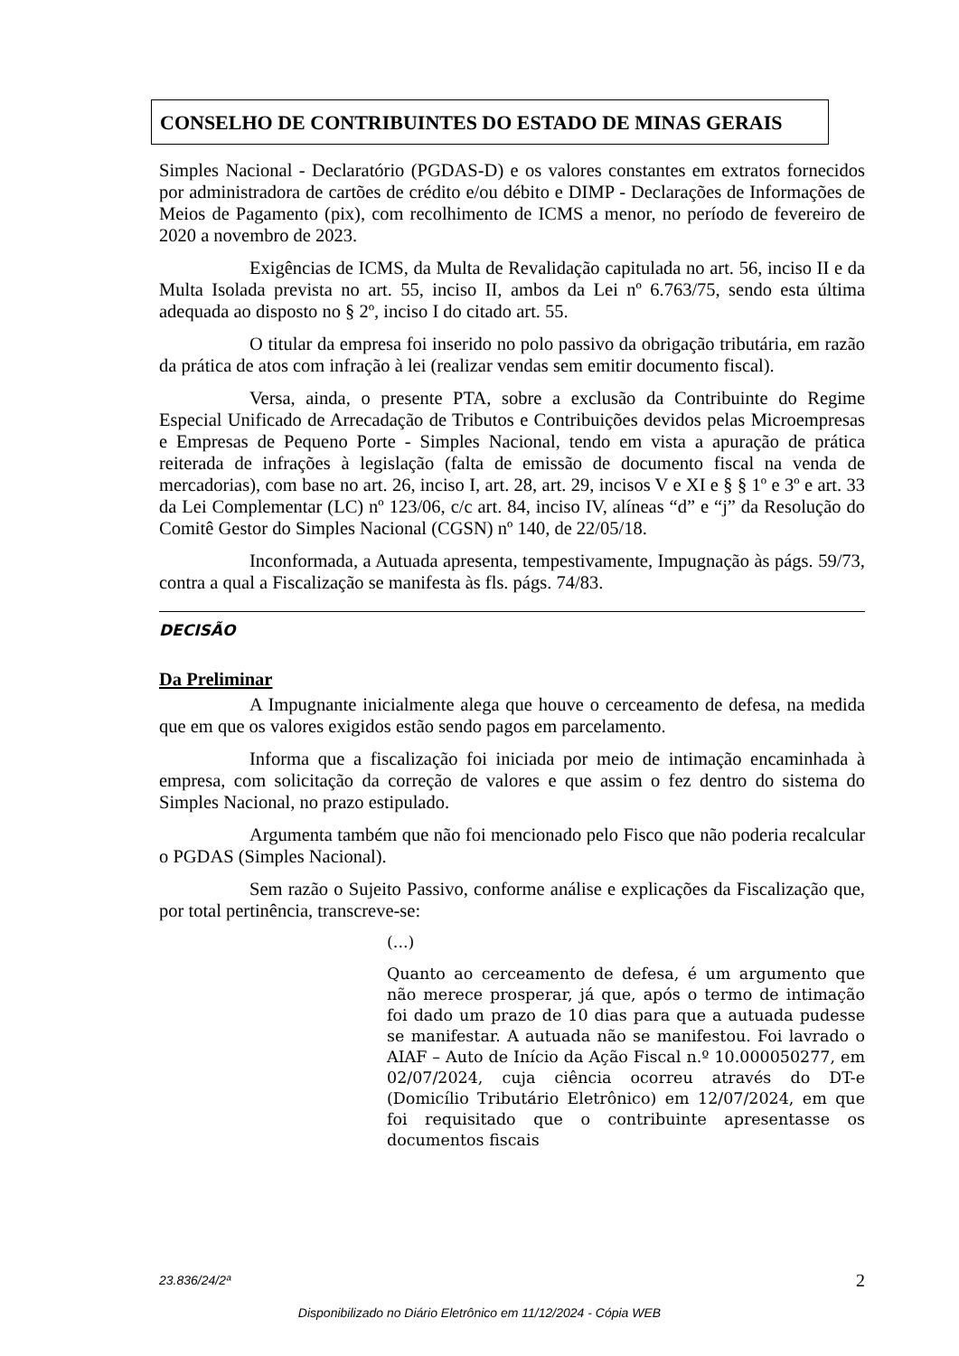CONSELHO DE CONTRIBUINTES DO ESTADO DE MINAS GERAIS
Simples Nacional - Declaratório (PGDAS-D) e os valores constantes em extratos fornecidos por administradora de cartões de crédito e/ou débito e DIMP - Declarações de Informações de Meios de Pagamento (pix), com recolhimento de ICMS a menor, no período de fevereiro de 2020 a novembro de 2023.
Exigências de ICMS, da Multa de Revalidação capitulada no art. 56, inciso II e da Multa Isolada prevista no art. 55, inciso II, ambos da Lei nº 6.763/75, sendo esta última adequada ao disposto no § 2º, inciso I do citado art. 55.
O titular da empresa foi inserido no polo passivo da obrigação tributária, em razão da prática de atos com infração à lei (realizar vendas sem emitir documento fiscal).
Versa, ainda, o presente PTA, sobre a exclusão da Contribuinte do Regime Especial Unificado de Arrecadação de Tributos e Contribuições devidos pelas Microempresas e Empresas de Pequeno Porte - Simples Nacional, tendo em vista a apuração de prática reiterada de infrações à legislação (falta de emissão de documento fiscal na venda de mercadorias), com base no art. 26, inciso I, art. 28, art. 29, incisos V e XI e § § 1º e 3º e art. 33 da Lei Complementar (LC) nº 123/06, c/c art. 84, inciso IV, alíneas “d” e “j” da Resolução do Comitê Gestor do Simples Nacional (CGSN) nº 140, de 22/05/18.
Inconformada, a Autuada apresenta, tempestivamente, Impugnação às págs. 59/73, contra a qual a Fiscalização se manifesta às fls. págs. 74/83.
DECISÃO
Da Preliminar
A Impugnante inicialmente alega que houve o cerceamento de defesa, na medida que em que os valores exigidos estão sendo pagos em parcelamento.
Informa que a fiscalização foi iniciada por meio de intimação encaminhada à empresa, com solicitação da correção de valores e que assim o fez dentro do sistema do Simples Nacional, no prazo estipulado.
Argumenta também que não foi mencionado pelo Fisco que não poderia recalcular o PGDAS (Simples Nacional).
Sem razão o Sujeito Passivo, conforme análise e explicações da Fiscalização que, por total pertinência, transcreve-se:
(...)
Quanto ao cerceamento de defesa, é um argumento que não merece prosperar, já que, após o termo de intimação foi dado um prazo de 10 dias para que a autuada pudesse se manifestar. A autuada não se manifestou. Foi lavrado o AIAF – Auto de Início da Ação Fiscal n.º 10.000050277, em 02/07/2024, cuja ciência ocorreu através do DT-e (Domicílio Tributário Eletrônico) em 12/07/2024, em que foi requisitado que o contribuinte apresentasse os documentos fiscais
23.836/24/2ª 2
Disponibilizado no Diário Eletrônico em 11/12/2024 - Cópia WEB